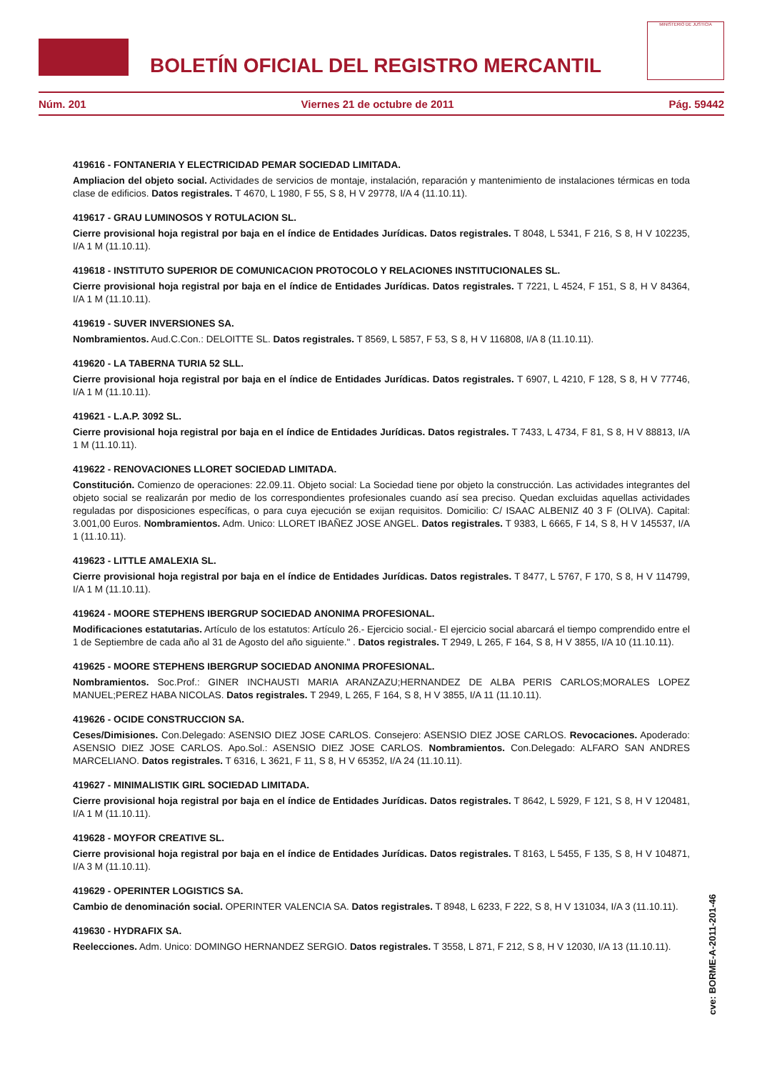BOLETÍN OFICIAL DEL REGISTRO MERCANTIL
MINISTERIO DE JUSTICIA
Núm. 201 Viernes 21 de octubre de 2011 Pág. 59442
419616 - FONTANERIA Y ELECTRICIDAD PEMAR SOCIEDAD LIMITADA.
Ampliacion del objeto social. Actividades de servicios de montaje, instalación, reparación y mantenimiento de instalaciones térmicas en toda clase de edificios. Datos registrales. T 4670, L 1980, F 55, S 8, H V 29778, I/A 4 (11.10.11).
419617 - GRAU LUMINOSOS Y ROTULACION SL.
Cierre provisional hoja registral por baja en el índice de Entidades Jurídicas. Datos registrales. T 8048, L 5341, F 216, S 8, H V 102235, I/A 1 M (11.10.11).
419618 - INSTITUTO SUPERIOR DE COMUNICACION PROTOCOLO Y RELACIONES INSTITUCIONALES SL.
Cierre provisional hoja registral por baja en el índice de Entidades Jurídicas. Datos registrales. T 7221, L 4524, F 151, S 8, H V 84364, I/A 1 M (11.10.11).
419619 - SUVER INVERSIONES SA.
Nombramientos. Aud.C.Con.: DELOITTE SL. Datos registrales. T 8569, L 5857, F 53, S 8, H V 116808, I/A 8 (11.10.11).
419620 - LA TABERNA TURIA 52 SLL.
Cierre provisional hoja registral por baja en el índice de Entidades Jurídicas. Datos registrales. T 6907, L 4210, F 128, S 8, H V 77746, I/A 1 M (11.10.11).
419621 - L.A.P. 3092 SL.
Cierre provisional hoja registral por baja en el índice de Entidades Jurídicas. Datos registrales. T 7433, L 4734, F 81, S 8, H V 88813, I/A 1 M (11.10.11).
419622 - RENOVACIONES LLORET SOCIEDAD LIMITADA.
Constitución. Comienzo de operaciones: 22.09.11. Objeto social: La Sociedad tiene por objeto la construcción. Las actividades integrantes del objeto social se realizarán por medio de los correspondientes profesionales cuando así sea preciso. Quedan excluidas aquellas actividades reguladas por disposiciones específicas, o para cuya ejecución se exijan requisitos. Domicilio: C/ ISAAC ALBENIZ 40 3 F (OLIVA). Capital: 3.001,00 Euros. Nombramientos. Adm. Unico: LLORET IBAÑEZ JOSE ANGEL. Datos registrales. T 9383, L 6665, F 14, S 8, H V 145537, I/A 1 (11.10.11).
419623 - LITTLE AMALEXIA SL.
Cierre provisional hoja registral por baja en el índice de Entidades Jurídicas. Datos registrales. T 8477, L 5767, F 170, S 8, H V 114799, I/A 1 M (11.10.11).
419624 - MOORE STEPHENS IBERGRUP SOCIEDAD ANONIMA PROFESIONAL.
Modificaciones estatutarias. Artículo de los estatutos: Artículo 26.- Ejercicio social.- El ejercicio social abarcará el tiempo comprendido entre el 1 de Septiembre de cada año al 31 de Agosto del año siguiente." . Datos registrales. T 2949, L 265, F 164, S 8, H V 3855, I/A 10 (11.10.11).
419625 - MOORE STEPHENS IBERGRUP SOCIEDAD ANONIMA PROFESIONAL.
Nombramientos. Soc.Prof.: GINER INCHAUSTI MARIA ARANZAZU;HERNANDEZ DE ALBA PERIS CARLOS;MORALES LOPEZ MANUEL;PEREZ HABA NICOLAS. Datos registrales. T 2949, L 265, F 164, S 8, H V 3855, I/A 11 (11.10.11).
419626 - OCIDE CONSTRUCCION SA.
Ceses/Dimisiones. Con.Delegado: ASENSIO DIEZ JOSE CARLOS. Consejero: ASENSIO DIEZ JOSE CARLOS. Revocaciones. Apoderado: ASENSIO DIEZ JOSE CARLOS. Apo.Sol.: ASENSIO DIEZ JOSE CARLOS. Nombramientos. Con.Delegado: ALFARO SAN ANDRES MARCELIANO. Datos registrales. T 6316, L 3621, F 11, S 8, H V 65352, I/A 24 (11.10.11).
419627 - MINIMALISTIK GIRL SOCIEDAD LIMITADA.
Cierre provisional hoja registral por baja en el índice de Entidades Jurídicas. Datos registrales. T 8642, L 5929, F 121, S 8, H V 120481, I/A 1 M (11.10.11).
419628 - MOYFOR CREATIVE SL.
Cierre provisional hoja registral por baja en el índice de Entidades Jurídicas. Datos registrales. T 8163, L 5455, F 135, S 8, H V 104871, I/A 3 M (11.10.11).
419629 - OPERINTER LOGISTICS SA.
Cambio de denominación social. OPERINTER VALENCIA SA. Datos registrales. T 8948, L 6233, F 222, S 8, H V 131034, I/A 3 (11.10.11).
419630 - HYDRAFIX SA.
Reelecciones. Adm. Unico: DOMINGO HERNANDEZ SERGIO. Datos registrales. T 3558, L 871, F 212, S 8, H V 12030, I/A 13 (11.10.11).
cve: BORME-A-2011-201-46